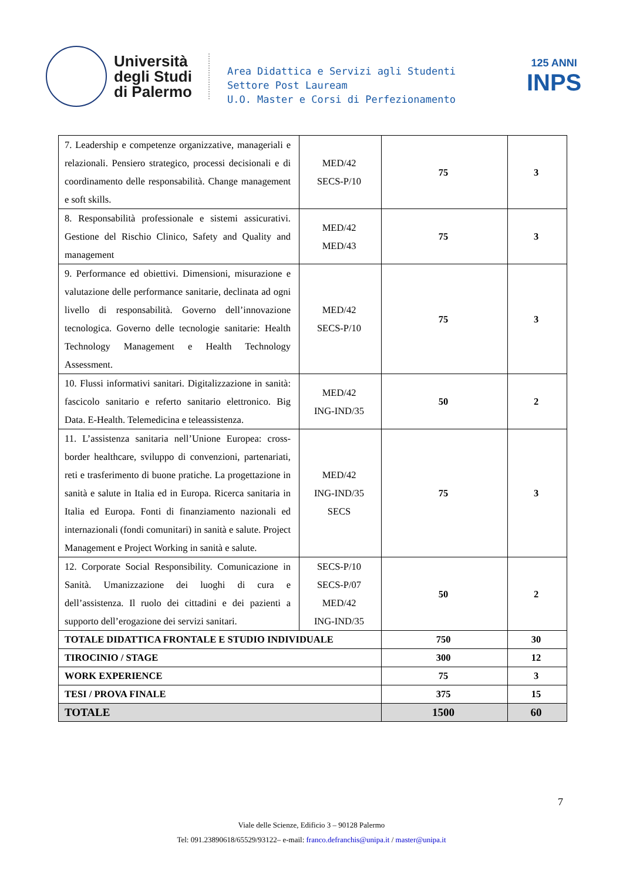Università
degli Studi
di Palermo
Area Didattica e Servizi agli Studenti
Settore Post Lauream
U.O. Master e Corsi di Perfezionamento
125 ANNI
INPS
| 7. Leadership e competenze organizzative, manageriali e relazionali. Pensiero strategico, processi decisionali e di coordinamento delle responsabilità. Change management e soft skills. | MED/42 SECS-P/10 | 75 | 3 |
| 8. Responsabilità professionale e sistemi assicurativi. Gestione del Rischio Clinico, Safety and Quality and management | MED/42 MED/43 | 75 | 3 |
| 9. Performance ed obiettivi. Dimensioni, misurazione e valutazione delle performance sanitarie, declinata ad ogni livello di responsabilità. Governo dell’innovazione tecnologica. Governo delle tecnologie sanitarie: Health Technology Management e Health Technology Assessment. | MED/42 SECS-P/10 | 75 | 3 |
| 10. Flussi informativi sanitari. Digitalizzazione in sanità: fascicolo sanitario e referto sanitario elettronico. Big Data. E-Health. Telemedicina e teleassistenza. | MED/42 ING-IND/35 | 50 | 2 |
| 11. L’assistenza sanitaria nell’Unione Europea: cross-border healthcare, sviluppo di convenzioni, partenariati, reti e trasferimento di buone pratiche. La progettazione in sanità e salute in Italia ed in Europa. Ricerca sanitaria in Italia ed Europa. Fonti di finanziamento nazionali ed internazionali (fondi comunitari) in sanità e salute. Project Management e Project Working in sanità e salute. | MED/42 ING-IND/35 SECS | 75 | 3 |
| 12. Corporate Social Responsibility. Comunicazione in Sanità. Umanizzazione dei luoghi di cura e dell’assistenza. Il ruolo dei cittadini e dei pazienti a supporto dell’erogazione dei servizi sanitari. | SECS-P/10 SECS-P/07 MED/42 ING-IND/35 | 50 | 2 |
| TOTALE DIDATTICA FRONTALE E STUDIO INDIVIDUALE | | 750 | 30 |
| TIROCINIO / STAGE | | 300 | 12 |
| WORK EXPERIENCE | | 75 | 3 |
| TESI / PROVA FINALE | | 375 | 15 |
| TOTALE | | 1500 | 60 |
7
Viale delle Scienze, Edificio 3 – 90128 Palermo
Tel: 091.23890618/65529/93122– e-mail: franco.defranchis@unipa.it / master@unipa.it